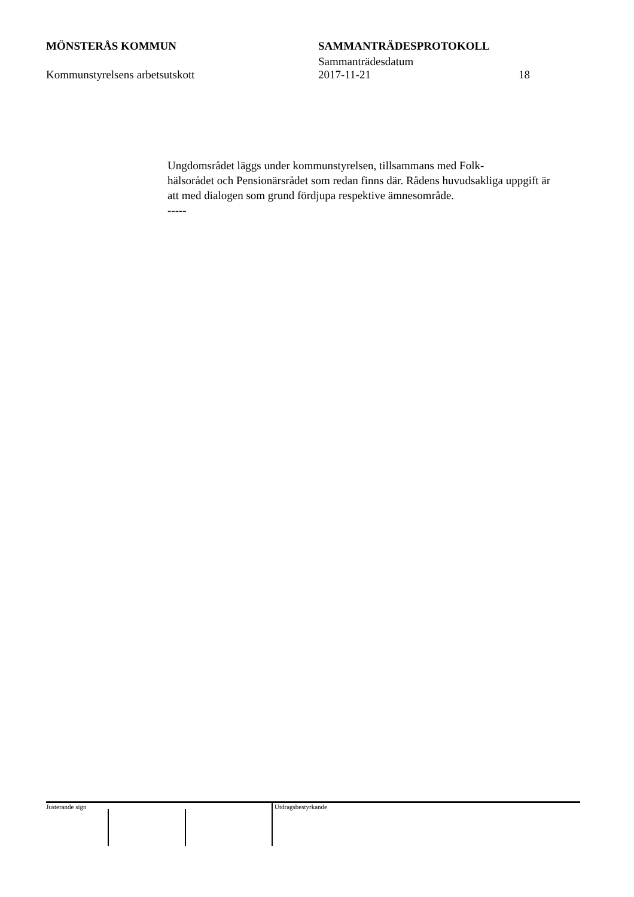MÖNSTERÅS KOMMUN SAMMANTRÄDESPROTOKOLL
Sammanträdesdatum
Kommunstyrelsens arbetsutskott 2017-11-21 18
Ungdomsrådet läggs under kommunstyrelsen, tillsammans med Folk-
hälsorådet och Pensionärsrådet som redan finns där. Rådens huvudsakliga uppgift är att med dialogen som grund fördjupa respektive ämnesområde.
-----
Justerande sign Utdragsbestyrkande